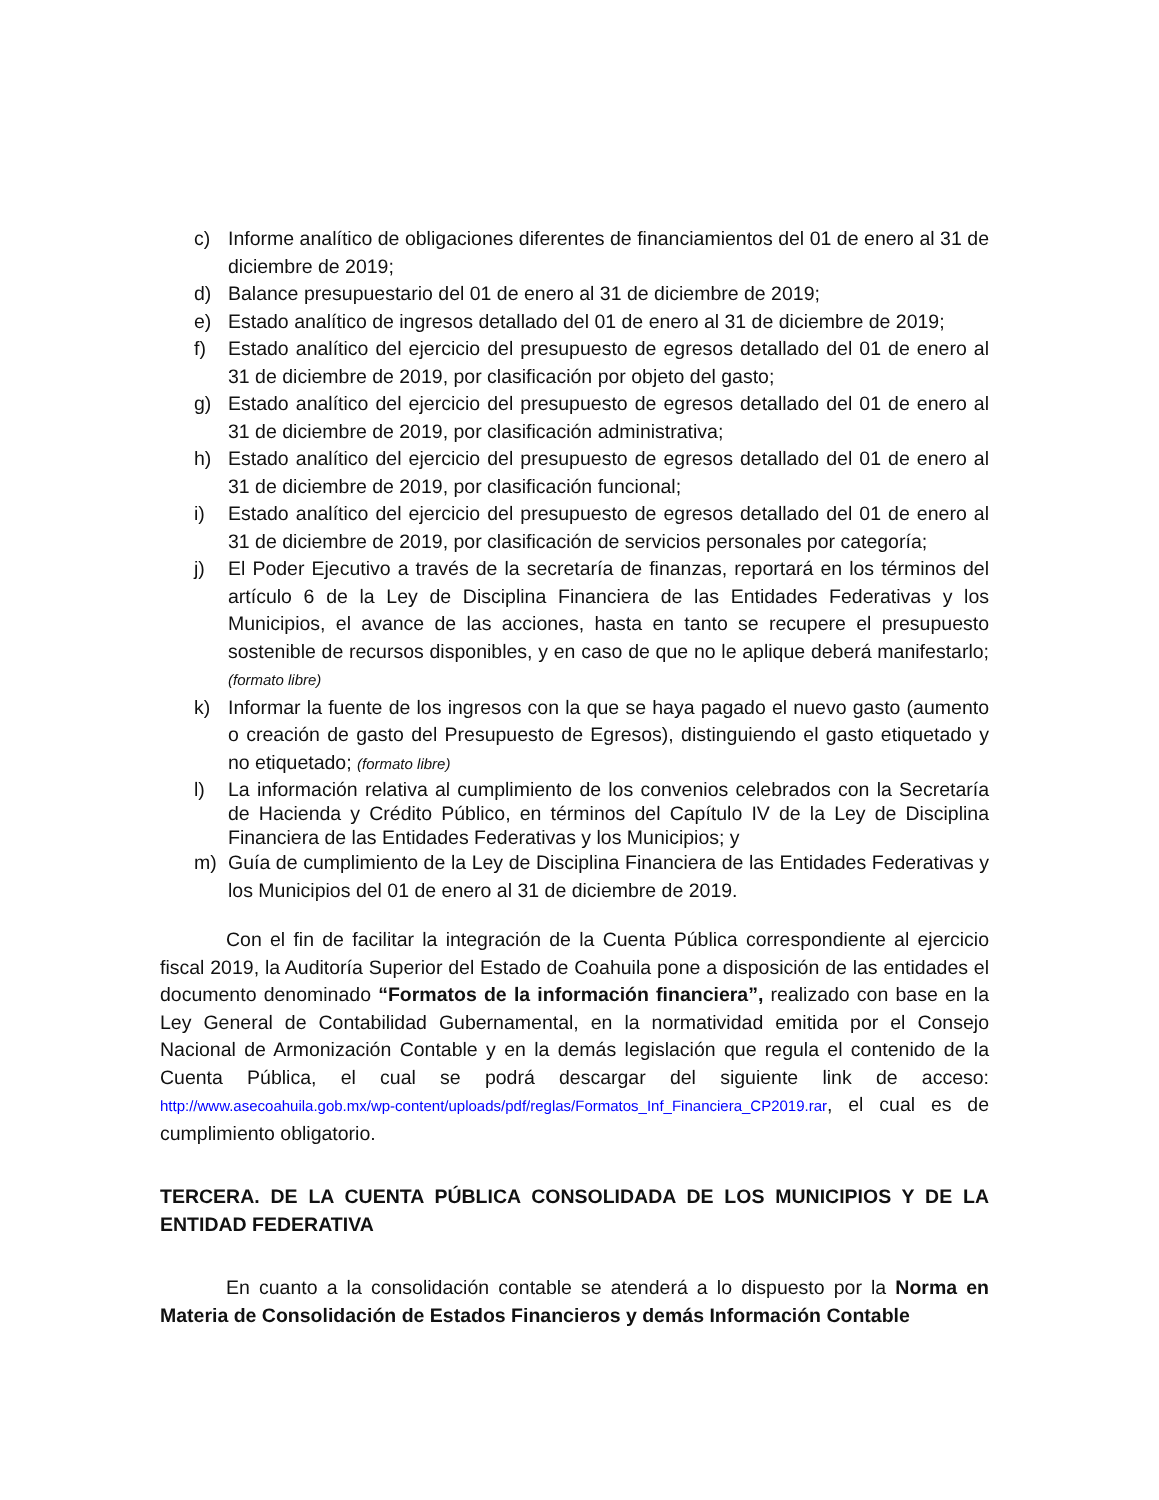c) Informe analítico de obligaciones diferentes de financiamientos del 01 de enero al 31 de diciembre de 2019;
d) Balance presupuestario del 01 de enero al 31 de diciembre de 2019;
e) Estado analítico de ingresos detallado del 01 de enero al 31 de diciembre de 2019;
f) Estado analítico del ejercicio del presupuesto de egresos detallado del 01 de enero al 31 de diciembre de 2019, por clasificación por objeto del gasto;
g) Estado analítico del ejercicio del presupuesto de egresos detallado del 01 de enero al 31 de diciembre de 2019, por clasificación administrativa;
h) Estado analítico del ejercicio del presupuesto de egresos detallado del 01 de enero al 31 de diciembre de 2019, por clasificación funcional;
i) Estado analítico del ejercicio del presupuesto de egresos detallado del 01 de enero al 31 de diciembre de 2019, por clasificación de servicios personales por categoría;
j) El Poder Ejecutivo a través de la secretaría de finanzas, reportará en los términos del artículo 6 de la Ley de Disciplina Financiera de las Entidades Federativas y los Municipios, el avance de las acciones, hasta en tanto se recupere el presupuesto sostenible de recursos disponibles, y en caso de que no le aplique deberá manifestarlo; (formato libre)
k) Informar la fuente de los ingresos con la que se haya pagado el nuevo gasto (aumento o creación de gasto del Presupuesto de Egresos), distinguiendo el gasto etiquetado y no etiquetado; (formato libre)
l) La información relativa al cumplimiento de los convenios celebrados con la Secretaría de Hacienda y Crédito Público, en términos del Capítulo IV de la Ley de Disciplina Financiera de las Entidades Federativas y los Municipios; y
m) Guía de cumplimiento de la Ley de Disciplina Financiera de las Entidades Federativas y los Municipios del 01 de enero al 31 de diciembre de 2019.
Con el fin de facilitar la integración de la Cuenta Pública correspondiente al ejercicio fiscal 2019, la Auditoría Superior del Estado de Coahuila pone a disposición de las entidades el documento denominado “Formatos de la información financiera”, realizado con base en la Ley General de Contabilidad Gubernamental, en la normatividad emitida por el Consejo Nacional de Armonización Contable y en la demás legislación que regula el contenido de la Cuenta Pública, el cual se podrá descargar del siguiente link de acceso: http://www.asecoahuila.gob.mx/wp-content/uploads/pdf/reglas/Formatos_Inf_Financiera_CP2019.rar, el cual es de cumplimiento obligatorio.
TERCERA. DE LA CUENTA PÚBLICA CONSOLIDADA DE LOS MUNICIPIOS Y DE LA ENTIDAD FEDERATIVA
En cuanto a la consolidación contable se atenderá a lo dispuesto por la Norma en Materia de Consolidación de Estados Financieros y demás Información Contable